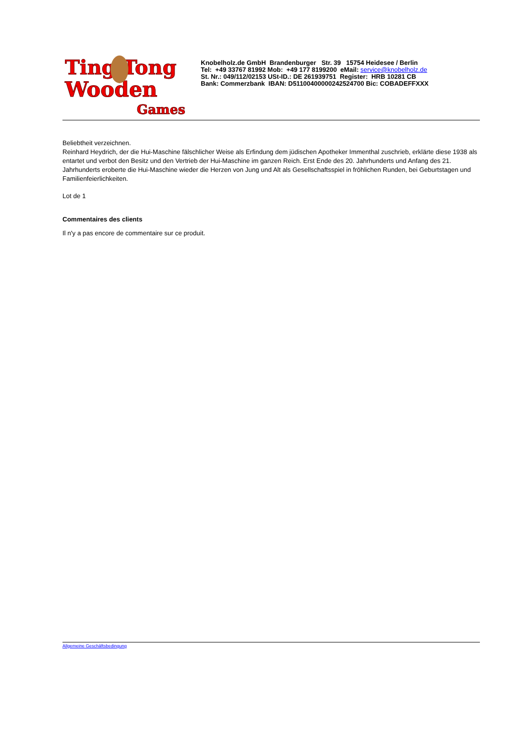Ting Tong
Wooden
Games
Knobelholz.de GmbH Brandenburger Str. 39 15754 Heidesee / Berlin
Tel: +49 33767 81992 Mob: +49 177 8199200 eMail: service@knobelholz.de
St. Nr.: 049/112/02153 USt-ID.: DE 261939751 Register: HRB 10281 CB
Bank: Commerzbank IBAN: D51100400000242524700 Bic: COBADEFFXXX
Beliebtheit verzeichnen.
Reinhard Heydrich, der die Hui-Maschine fälschlicher Weise als Erfindung dem jüdischen Apotheker Immenthal zuschrieb, erklärte diese 1938 als entartet und verbot den Besitz und den Vertrieb der Hui-Maschine im ganzen Reich. Erst Ende des 20. Jahrhunderts und Anfang des 21. Jahrhunderts eroberte die Hui-Maschine wieder die Herzen von Jung und Alt als Gesellschaftsspiel in fröhlichen Runden, bei Geburtstagen und Familienfeierlichkeiten.
Lot de 1
Commentaires des clients
Il n'y a pas encore de commentaire sur ce produit.
Allgemeine Geschäftsbedingung